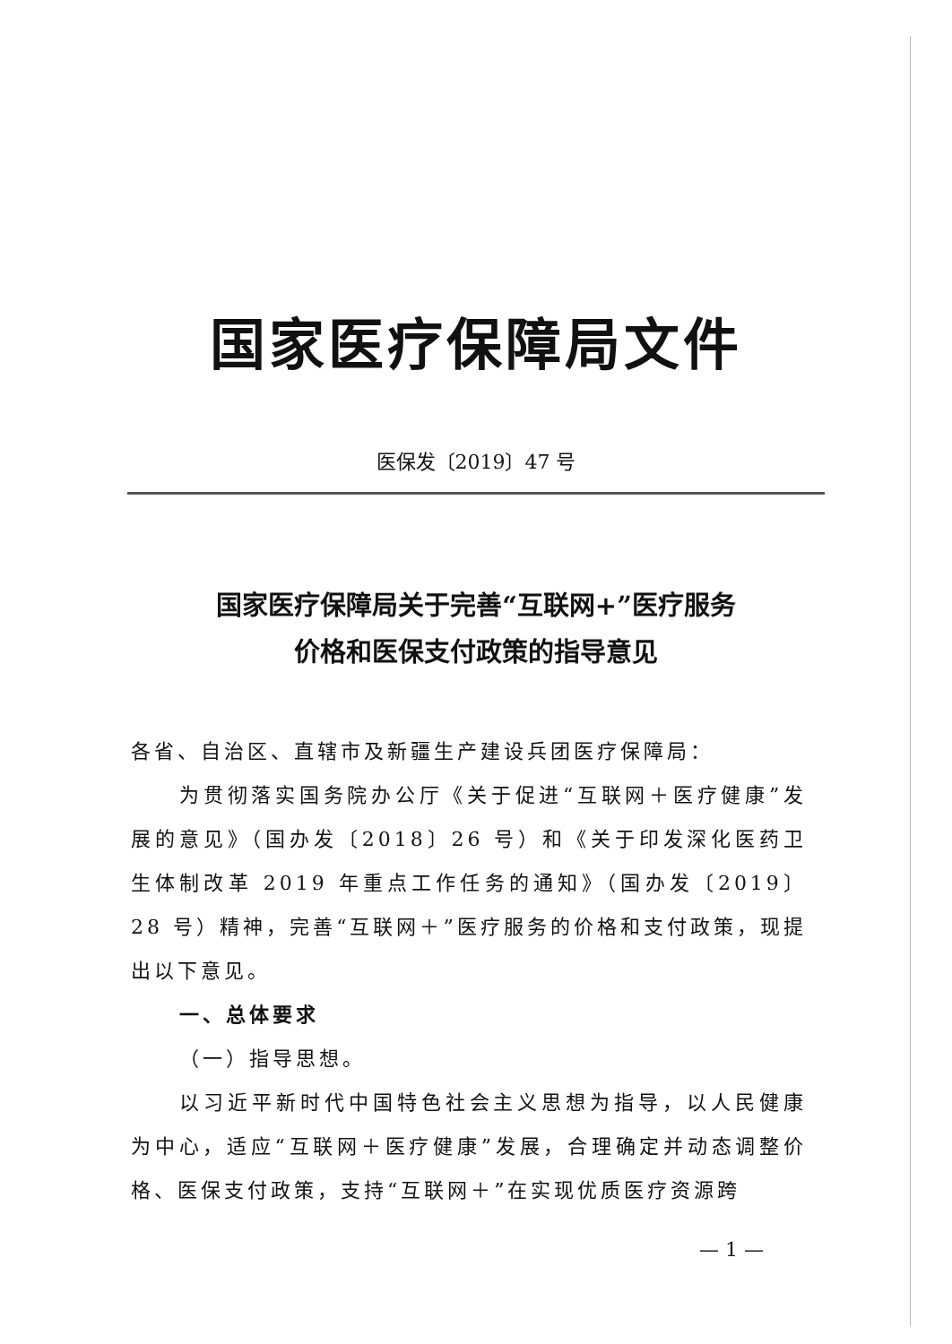国家医疗保障局文件
医保发〔2019〕47 号
国家医疗保障局关于完善“互联网+”医疗服务
价格和医保支付政策的指导意见
各省、自治区、直辖市及新疆生产建设兵团医疗保障局：
为贯彻落实国务院办公厅《关于促进“互联网＋医疗健康”发展的意见》（国办发〔2018〕26 号）和《关于印发深化医药卫生体制改革 2019 年重点工作任务的通知》（国办发〔2019〕28 号）精神，完善“互联网＋”医疗服务的价格和支付政策，现提出以下意见。
一、总体要求
（一）指导思想。
以习近平新时代中国特色社会主义思想为指导，以人民健康为中心，适应“互联网＋医疗健康”发展，合理确定并动态调整价格、医保支付政策，支持“互联网＋”在实现优质医疗资源跨
— 1 —